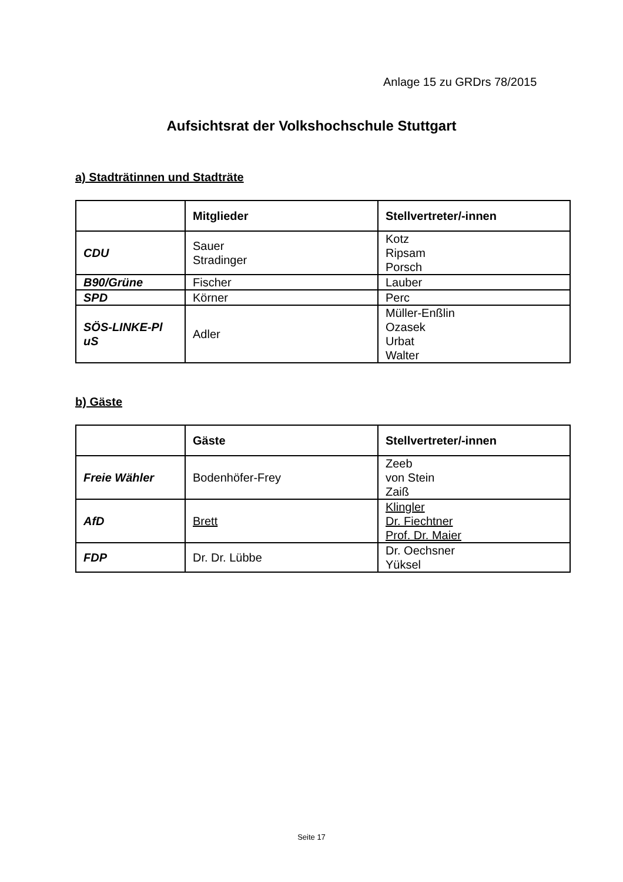Anlage 15 zu GRDrs 78/2015
Aufsichtsrat der Volkshochschule Stuttgart
a) Stadträtinnen und Stadträte
| | Mitglieder | Stellvertreter/-innen |
| --- | --- | --- |
| CDU | Sauer Stradinger | Kotz Ripsam Porsch |
| B90/Grüne | Fischer | Lauber |
| SPD | Körner | Perc |
| SÖS-LINKE-Pl uS | Adler | Müller-Enßlin Ozasek Urbat Walter |
b) Gäste
| | Gäste | Stellvertreter/-innen |
| --- | --- | --- |
| Freie Wähler | Bodenhöfer-Frey | Zeeb von Stein Zaiß |
| AfD | Brett | Klingler Dr. Fiechtner Prof. Dr. Maier |
| FDP | Dr. Dr. Lübbe | Dr. Oechsner Yüksel |
Seite 17